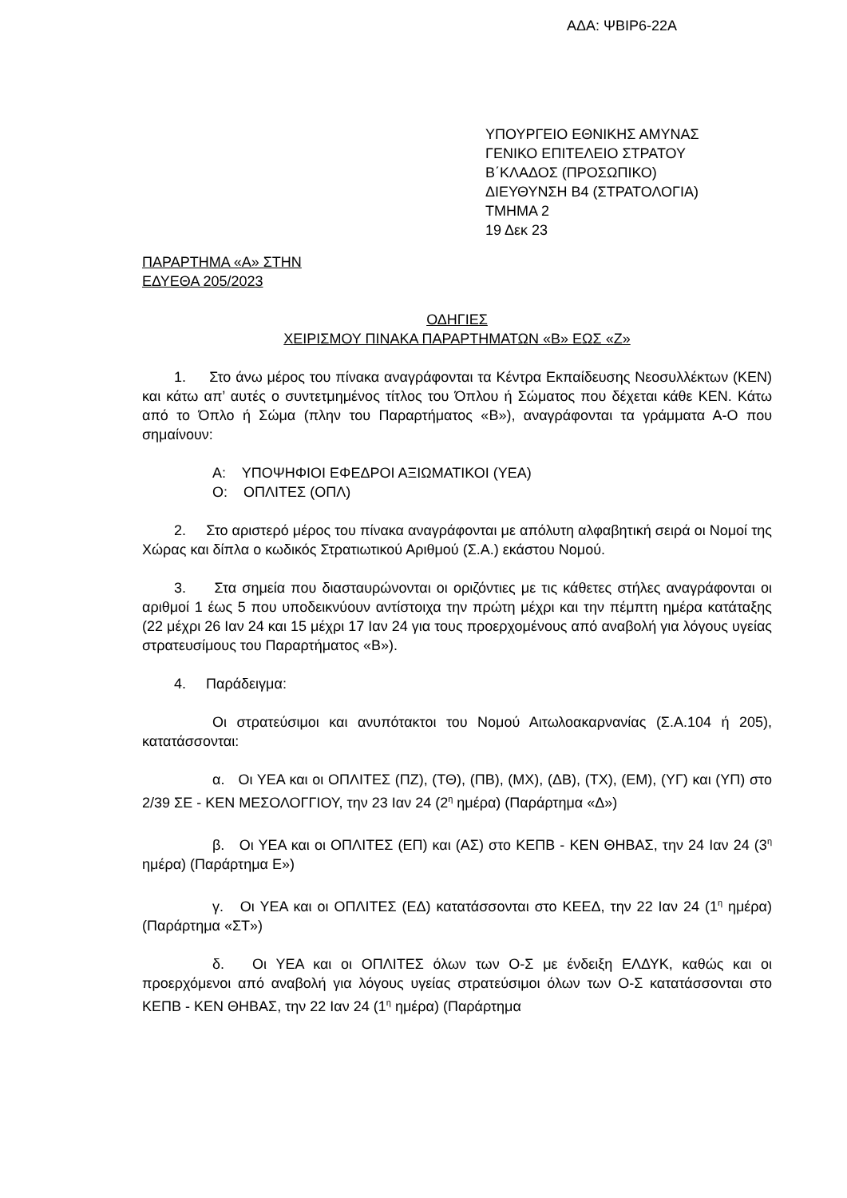ΑΔΑ: ΨΒΙΡ6-22Α
ΥΠΟΥΡΓΕΙΟ ΕΘΝΙΚΗΣ ΑΜΥΝΑΣ
ΓΕΝΙΚΟ ΕΠΙΤΕΛΕΙΟ ΣΤΡΑΤΟΥ
Β΄ΚΛΑΔΟΣ (ΠΡΟΣΩΠΙΚΟ)
ΔΙΕΥΘΥΝΣΗ Β4 (ΣΤΡΑΤΟΛΟΓΙΑ)
ΤΜΗΜΑ 2
19 Δεκ 23
ΠΑΡΑΡΤΗΜΑ «Α» ΣΤΗΝ
ΕΔΥΕΘΑ 205/2023
ΟΔΗΓΙΕΣ
ΧΕΙΡΙΣΜΟΥ ΠΙΝΑΚΑ ΠΑΡΑΡΤΗΜΑΤΩΝ «Β» ΕΩΣ «Ζ»
1. Στο άνω μέρος του πίνακα αναγράφονται τα Κέντρα Εκπαίδευσης Νεοσυλλέκτων (ΚΕΝ) και κάτω απ’ αυτές ο συντετμημένος τίτλος του Όπλου ή Σώματος που δέχεται κάθε ΚΕΝ. Κάτω από το Όπλο ή Σώμα (πλην του Παραρτήματος «Β»), αναγράφονται τα γράμματα Α-Ο που σημαίνουν:
Α: ΥΠΟΨΗΦΙΟΙ ΕΦΕΔΡΟΙ ΑΞΙΩΜΑΤΙΚΟΙ (ΥΕΑ)
Ο: ΟΠΛΙΤΕΣ (ΟΠΛ)
2. Στο αριστερό μέρος του πίνακα αναγράφονται με απόλυτη αλφαβητική σειρά οι Νομοί της Χώρας και δίπλα ο κωδικός Στρατιωτικού Αριθμού (Σ.Α.) εκάστου Νομού.
3. Στα σημεία που διασταυρώνονται οι οριζόντιες με τις κάθετες στήλες αναγράφονται οι αριθμοί 1 έως 5 που υποδεικνύουν αντίστοιχα την πρώτη μέχρι και την πέμπτη ημέρα κατάταξης (22 μέχρι 26 Ιαν 24 και 15 μέχρι 17 Ιαν 24 για τους προερχομένους από αναβολή για λόγους υγείας στρατευσίμους του Παραρτήματος «Β»).
4. Παράδειγμα:
Οι στρατεύσιμοι και ανυπότακτοι του Νομού Αιτωλοακαρνανίας (Σ.Α.104 ή 205), κατατάσσονται:
α. Οι ΥΕΑ και οι ΟΠΛΙΤΕΣ (ΠΖ), (ΤΘ), (ΠΒ), (ΜΧ), (ΔΒ), (ΤΧ), (ΕΜ), (ΥΓ) και (ΥΠ) στο 2/39 ΣΕ - ΚΕΝ ΜΕΣΟΛΟΓΓΙΟΥ, την 23 Ιαν 24 (2<sup>η</sup> ημέρα) (Παράρτημα «Δ»)
β. Οι ΥΕΑ και οι ΟΠΛΙΤΕΣ (ΕΠ) και (ΑΣ) στο ΚΕΠΒ - ΚΕΝ ΘΗΒΑΣ, την 24 Ιαν 24 (3<sup>η</sup> ημέρα) (Παράρτημα Ε»)
γ. Οι ΥΕΑ και οι ΟΠΛΙΤΕΣ (ΕΔ) κατατάσσονται στο ΚΕΕΔ, την 22 Ιαν 24 (1<sup>η</sup> ημέρα) (Παράρτημα «ΣΤ»)
δ. Οι ΥΕΑ και οι ΟΠΛΙΤΕΣ όλων των Ο-Σ με ένδειξη ΕΛΔΥΚ, καθώς και οι προερχόμενοι από αναβολή για λόγους υγείας στρατεύσιμοι όλων των Ο-Σ κατατάσσονται στο ΚΕΠΒ - ΚΕΝ ΘΗΒΑΣ, την 22 Ιαν 24 (1<sup>η</sup> ημέρα) (Παράρτημα